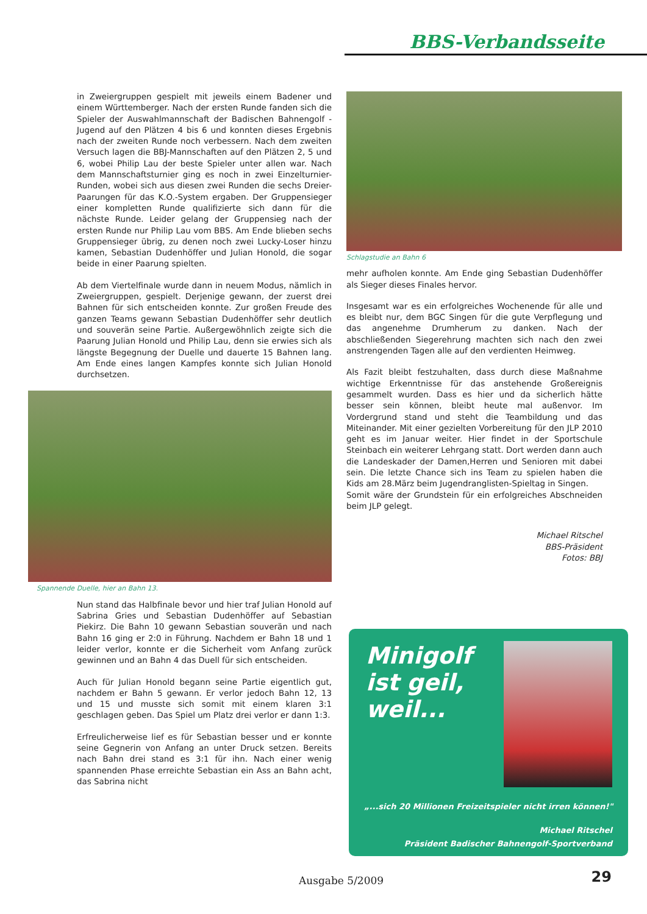BBS-Verbandsseite
in Zweiergruppen gespielt mit jeweils einem Badener und einem Württemberger. Nach der ersten Runde fanden sich die Spieler der Auswahlmannschaft der Badischen Bahnengolf -Jugend auf den Plätzen 4 bis 6 und konnten dieses Ergebnis nach der zweiten Runde noch verbessern. Nach dem zweiten Versuch lagen die BBJ-Mannschaften auf den Plätzen 2, 5 und 6, wobei Philip Lau der beste Spieler unter allen war. Nach dem Mannschaftsturnier ging es noch in zwei Einzelturnier-Runden, wobei sich aus diesen zwei Runden die sechs Dreier-Paarungen für das K.O.-System ergaben. Der Gruppensieger einer kompletten Runde qualifizierte sich dann für die nächste Runde. Leider gelang der Gruppensieg nach der ersten Runde nur Philip Lau vom BBS. Am Ende blieben sechs Gruppensieger übrig, zu denen noch zwei Lucky-Loser hinzu kamen, Sebastian Dudenhöffer und Julian Honold, die sogar beide in einer Paarung spielten.
Ab dem Viertelfinale wurde dann in neuem Modus, nämlich in Zweiergruppen, gespielt. Derjenige gewann, der zuerst drei Bahnen für sich entscheiden konnte. Zur großen Freude des ganzen Teams gewann Sebastian Dudenhöffer sehr deutlich und souverän seine Partie. Außergewöhnlich zeigte sich die Paarung Julian Honold und Philip Lau, denn sie erwies sich als längste Begegnung der Duelle und dauerte 15 Bahnen lang. Am Ende eines langen Kampfes konnte sich Julian Honold durchsetzen.
Spannende Duelle, hier an Bahn 13.
Nun stand das Halbfinale bevor und hier traf Julian Honold auf Sabrina Gries und Sebastian Dudenhöffer auf Sebastian Piekirz. Die Bahn 10 gewann Sebastian souverän und nach Bahn 16 ging er 2:0 in Führung. Nachdem er Bahn 18 und 1 leider verlor, konnte er die Sicherheit vom Anfang zurück gewinnen und an Bahn 4 das Duell für sich entscheiden.
Auch für Julian Honold begann seine Partie eigentlich gut, nachdem er Bahn 5 gewann. Er verlor jedoch Bahn 12, 13 und 15 und musste sich somit mit einem klaren 3:1 geschlagen geben. Das Spiel um Platz drei verlor er dann 1:3.
Erfreulicherweise lief es für Sebastian besser und er konnte seine Gegnerin von Anfang an unter Druck setzen. Bereits nach Bahn drei stand es 3:1 für ihn. Nach einer wenig spannenden Phase erreichte Sebastian ein Ass an Bahn acht, das Sabrina nicht
Schlagstudie an Bahn 6
mehr aufholen konnte. Am Ende ging Sebastian Dudenhöffer als Sieger dieses Finales hervor.
Insgesamt war es ein erfolgreiches Wochenende für alle und es bleibt nur, dem BGC Singen für die gute Verpflegung und das angenehme Drumherum zu danken. Nach der abschließenden Siegerehrung machten sich nach den zwei anstrengenden Tagen alle auf den verdienten Heimweg.
Als Fazit bleibt festzuhalten, dass durch diese Maßnahme wichtige Erkenntnisse für das anstehende Großereignis gesammelt wurden. Dass es hier und da sicherlich hätte besser sein können, bleibt heute mal außenvor. Im Vordergrund stand und steht die Teambildung und das Miteinander. Mit einer gezielten Vorbereitung für den JLP 2010 geht es im Januar weiter. Hier findet in der Sportschule Steinbach ein weiterer Lehrgang statt. Dort werden dann auch die Landeskader der Damen,Herren und Senioren mit dabei sein. Die letzte Chance sich ins Team zu spielen haben die Kids am 28.März beim Jugendranglisten-Spieltag in Singen.
Somit wäre der Grundstein für ein erfolgreiches Abschneiden beim JLP gelegt.
Michael Ritschel
BBS-Präsident
Fotos: BBJ
Minigolf ist geil, weil...
„...sich 20 Millionen Freizeitspieler nicht irren können!"
Michael Ritschel
Präsident Badischer Bahnengolf-Sportverband
Ausgabe 5/2009 29